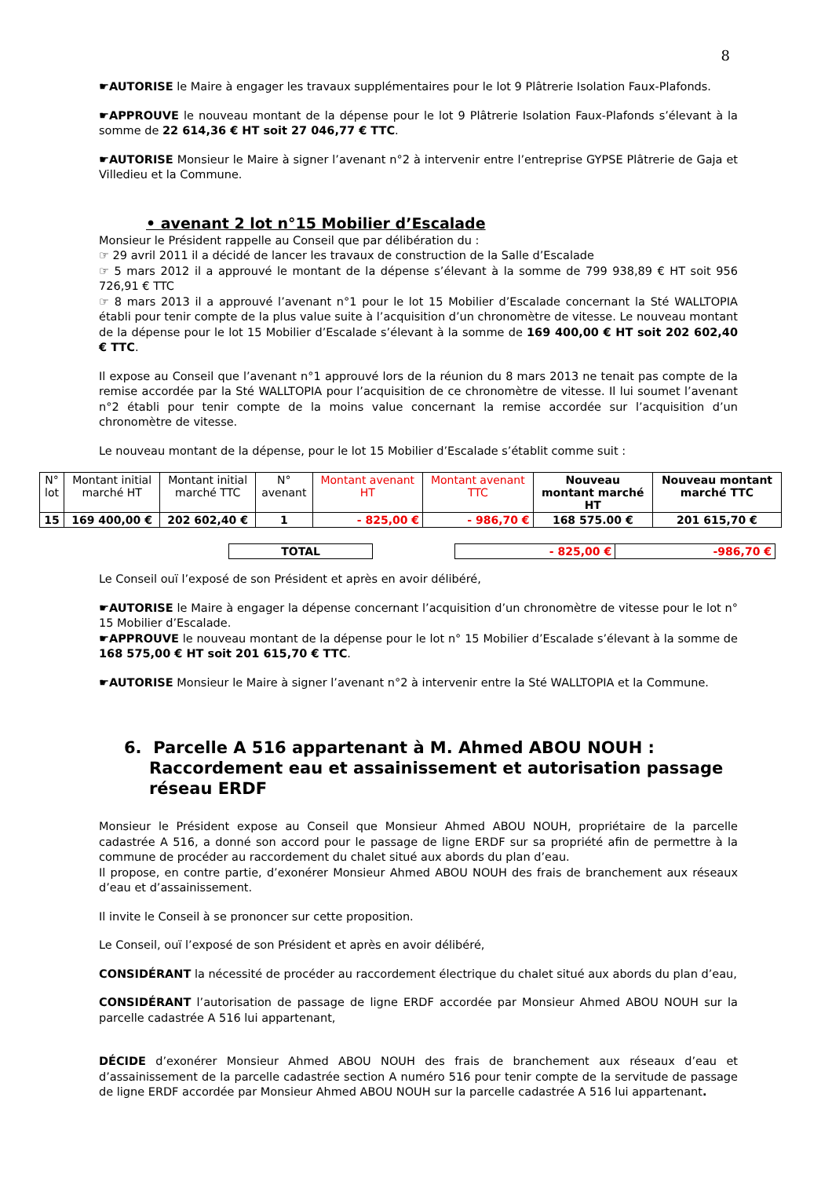8
☛AUTORISE le Maire à engager les travaux supplémentaires pour le lot 9 Plâtrerie Isolation Faux-Plafonds.
☛APPROUVE le nouveau montant de la dépense pour le lot 9 Plâtrerie Isolation Faux-Plafonds s’élevant à la somme de 22 614,36 € HT soit 27 046,77 € TTC.
☛AUTORISE Monsieur le Maire à signer l’avenant n°2 à intervenir entre l’entreprise GYPSE Plâtrerie de Gaja et Villedieu et la Commune.
• avenant 2 lot n°15 Mobilier d’Escalade
Monsieur le Président rappelle au Conseil que par délibération du :
☞ 29 avril 2011 il a décidé de lancer les travaux de construction de la Salle d’Escalade
☞ 5 mars 2012 il a approuvé le montant de la dépense s’élevant à la somme de 799 938,89 € HT soit 956 726,91 € TTC
☞ 8 mars 2013 il a approuvé l’avenant n°1 pour le lot 15 Mobilier d’Escalade concernant la Sté WALLTOPIA établi pour tenir compte de la plus value suite à l’acquisition d’un chronomètre de vitesse. Le nouveau montant de la dépense pour le lot 15 Mobilier d’Escalade s’élevant à la somme de 169 400,00 € HT soit 202 602,40 € TTC.
Il expose au Conseil que l’avenant n°1 approuvé lors de la réunion du 8 mars 2013 ne tenait pas compte de la remise accordée par la Sté WALLTOPIA pour l’acquisition de ce chronomètre de vitesse. Il lui soumet l’avenant n°2 établi pour tenir compte de la moins value concernant la remise accordée sur l’acquisition d’un chronomètre de vitesse.
Le nouveau montant de la dépense, pour le lot 15 Mobilier d’Escalade s’établit comme suit :
| N° lot | Montant initial marché HT | Montant initial marché TTC | N° avenant | Montant avenant HT | Montant avenant TTC | Nouveau montant marché HT | Nouveau montant marché TTC |
| --- | --- | --- | --- | --- | --- | --- | --- |
| 15 | 169 400,00 € | 202 602,40 € | 1 | - 825,00 € | - 986,70 € | 168 575.00 € | 201 615,70 € |
| | | TOTAL | | - 825,00 € | -986,70 € | |
Le Conseil ouï l’exposé de son Président et après en avoir délibéré,
☛AUTORISE le Maire à engager la dépense concernant l’acquisition d’un chronomètre de vitesse pour le lot n° 15 Mobilier d’Escalade.
☛APPROUVE le nouveau montant de la dépense pour le lot n° 15 Mobilier d’Escalade s’élevant à la somme de 168 575,00 € HT soit 201 615,70 € TTC.
☛AUTORISE Monsieur le Maire à signer l’avenant n°2 à intervenir entre la Sté WALLTOPIA et la Commune.
6. Parcelle A 516 appartenant à M. Ahmed ABOU NOUH : Raccordement eau et assainissement et autorisation passage réseau ERDF
Monsieur le Président expose au Conseil que Monsieur Ahmed ABOU NOUH, propriétaire de la parcelle cadastrée A 516, a donné son accord pour le passage de ligne ERDF sur sa propriété afin de permettre à la commune de procéder au raccordement du chalet situé aux abords du plan d’eau.
Il propose, en contre partie, d’exonérer Monsieur Ahmed ABOU NOUH des frais de branchement aux réseaux d’eau et d’assainissement.
Il invite le Conseil à se prononcer sur cette proposition.
Le Conseil, ouï l’exposé de son Président et après en avoir délibéré,
CONSIDÉRANT la nécessité de procéder au raccordement électrique du chalet situé aux abords du plan d’eau,
CONSIDÉRANT l’autorisation de passage de ligne ERDF accordée par Monsieur Ahmed ABOU NOUH sur la parcelle cadastrée A 516 lui appartenant,
DÉCIDE d’exonérer Monsieur Ahmed ABOU NOUH des frais de branchement aux réseaux d’eau et d’assainissement de la parcelle cadastrée section A numéro 516 pour tenir compte de la servitude de passage de ligne ERDF accordée par Monsieur Ahmed ABOU NOUH sur la parcelle cadastrée A 516 lui appartenant.